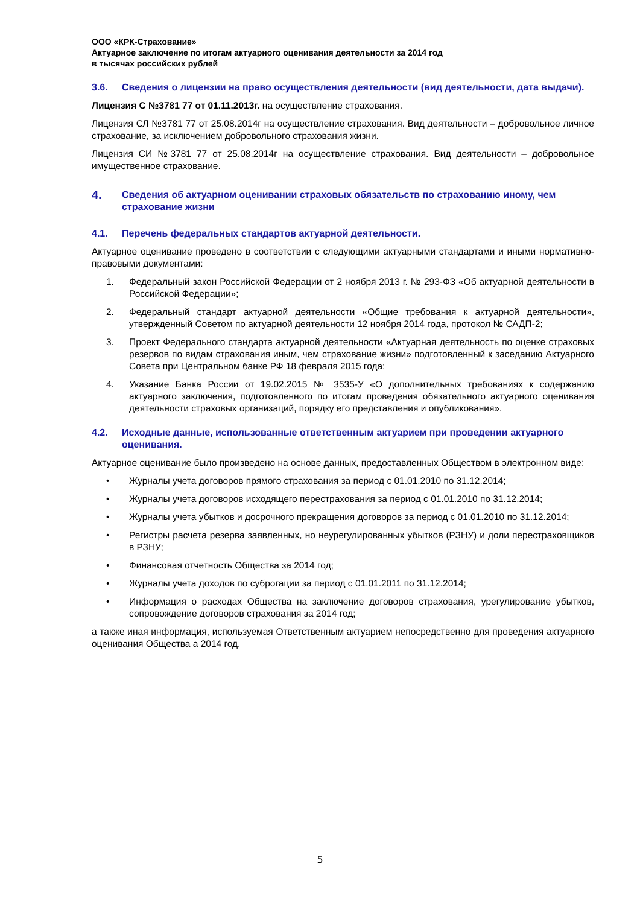ООО «КРК-Страхование»
Актуарное заключение по итогам актуарного оценивания деятельности за 2014 год
в тысячах российских рублей
3.6. Сведения о лицензии на право осуществления деятельности (вид деятельности, дата выдачи).
Лицензия С №3781 77 от 01.11.2013г. на осуществление страхования.
Лицензия СЛ №3781 77 от 25.08.2014г на осуществление страхования. Вид деятельности – добровольное личное страхование, за исключением добровольного страхования жизни.
Лицензия СИ №3781 77 от 25.08.2014г на осуществление страхования. Вид деятельности – добровольное имущественное страхование.
4. Сведения об актуарном оценивании страховых обязательств по страхованию иному, чем страхование жизни
4.1. Перечень федеральных стандартов актуарной деятельности.
Актуарное оценивание проведено в соответствии с следующими актуарными стандартами и иными нормативно-правовыми документами:
1. Федеральный закон Российской Федерации от 2 ноября 2013 г. № 293-ФЗ «Об актуарной деятельности в Российской Федерации»;
2. Федеральный стандарт актуарной деятельности «Общие требования к актуарной деятельности», утвержденный Советом по актуарной деятельности 12 ноября 2014 года, протокол № САДП-2;
3. Проект Федерального стандарта актуарной деятельности «Актуарная деятельность по оценке страховых резервов по видам страхования иным, чем страхование жизни» подготовленный к заседанию Актуарного Совета при Центральном банке РФ 18 февраля 2015 года;
4. Указание Банка России от 19.02.2015 № 3535-У «О дополнительных требованиях к содержанию актуарного заключения, подготовленного по итогам проведения обязательного актуарного оценивания деятельности страховых организаций, порядку его представления и опубликования».
4.2. Исходные данные, использованные ответственным актуарием при проведении актуарного оценивания.
Актуарное оценивание было произведено на основе данных, предоставленных Обществом в электронном виде:
• Журналы учета договоров прямого страхования за период с 01.01.2010 по 31.12.2014;
• Журналы учета договоров исходящего перестрахования за период с 01.01.2010 по 31.12.2014;
• Журналы учета убытков и досрочного прекращения договоров за период с 01.01.2010 по 31.12.2014;
• Регистры расчета резерва заявленных, но неурегулированных убытков (РЗНУ) и доли перестраховщиков в РЗНУ;
• Финансовая отчетность Общества за 2014 год;
• Журналы учета доходов по суброгации за период с 01.01.2011 по 31.12.2014;
• Информация о расходах Общества на заключение договоров страхования, урегулирование убытков, сопровождение договоров страхования за 2014 год;
а также иная информация, используемая Ответственным актуарием непосредственно для проведения актуарного оценивания Общества а 2014 год.
5